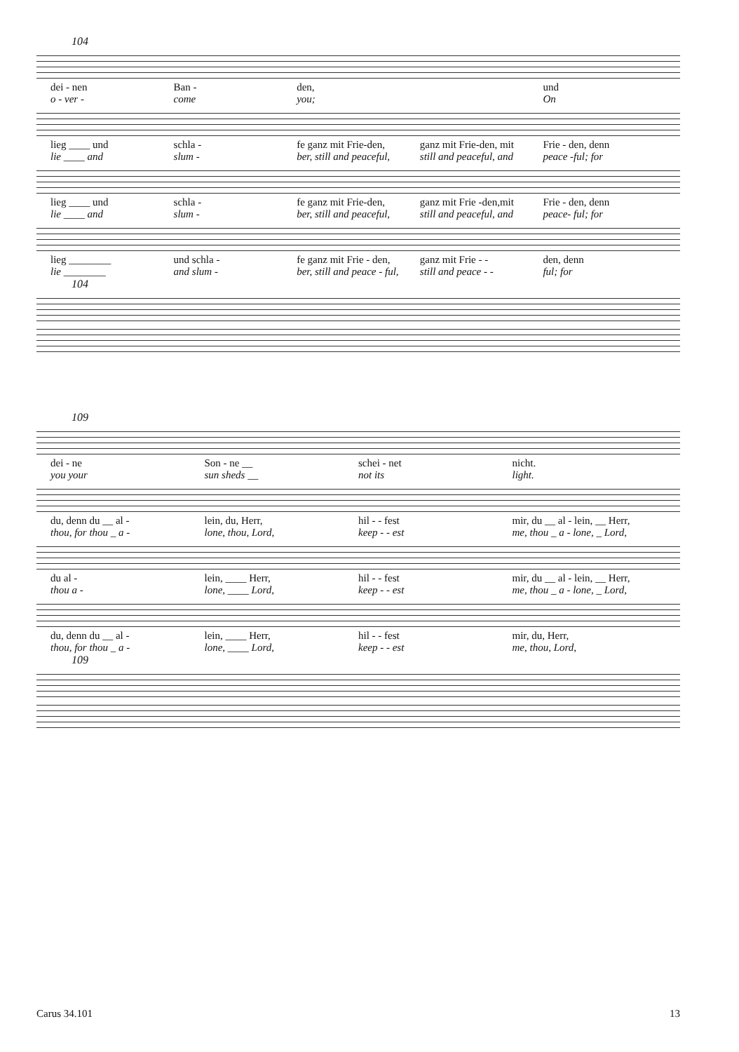104
dei - nen Ban - den, und
o - ver - come you; On
lieg ____ und schla - fe ganz mit Frie-den, ganz mit Frie-den, mit Frie - den, denn
lie ____ and slum - ber, still and peaceful, still and peaceful, and peace -ful; for
lieg ____ und schla - fe ganz mit Frie-den, ganz mit Frie -den,mit Frie - den, denn
lie ____ and slum - ber, still and peaceful, still and peaceful, and peace- ful; for
lieg ________ und schla - fe ganz mit Frie - den, ganz mit Frie - - den, denn
lie ________ and slum - ber, still and peace - ful, still and peace - - ful; for
104
109
dei - ne Son - ne __ schei - net nicht.
you your sun sheds __ not its light.
du, denn du __ al - lein, du, Herr, hil - - fest mir, du __ al - lein, __ Herr,
thou, for thou _ a - lone, thou, Lord, keep - - est me, thou _ a - lone, _ Lord,
du al - lein, ____ Herr, hil - - fest mir, du __ al - lein, __ Herr,
thou a - lone, ____ Lord, keep - - est me, thou _ a - lone, _ Lord,
du, denn du __ al - lein, ____ Herr, hil - - fest mir, du, Herr,
thou, for thou _ a - lone, ____ Lord, keep - - est me, thou, Lord,
109
Carus 34.101 13